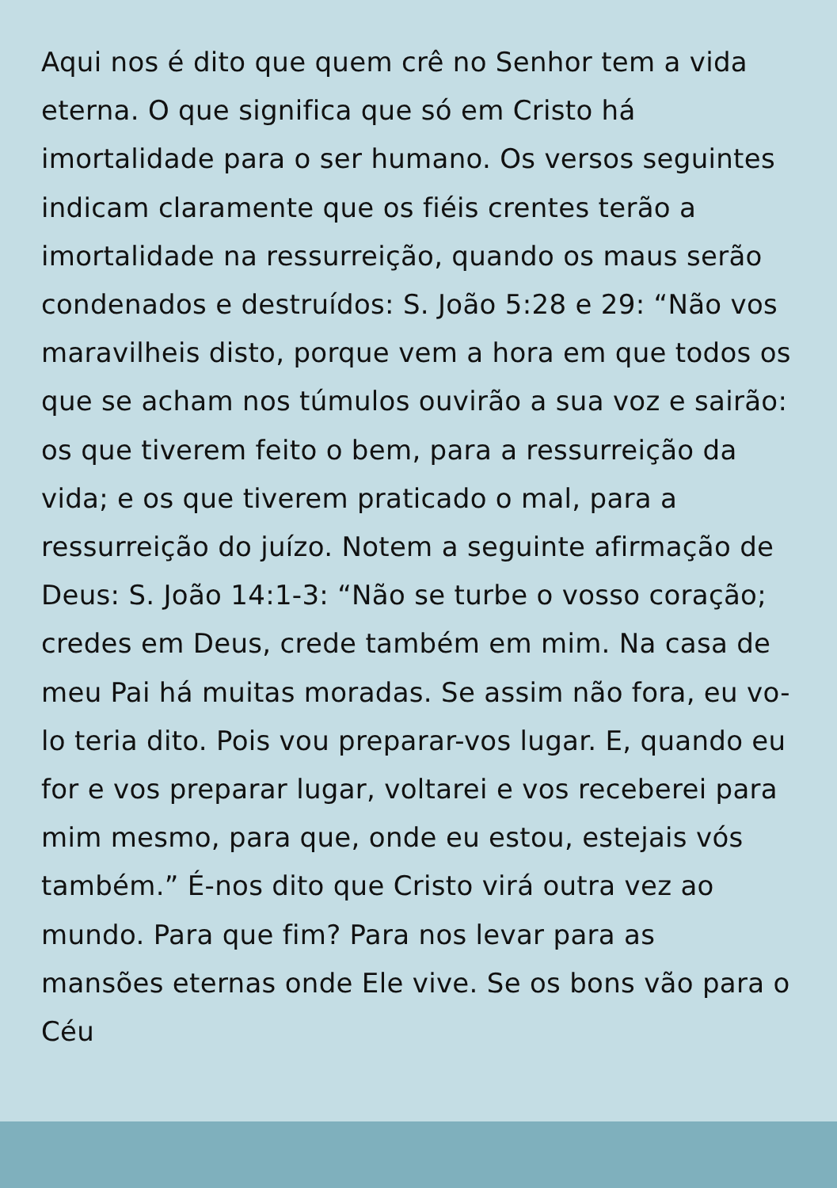Aqui nos é dito que quem crê no Senhor tem a vida
eterna. O que significa que só em Cristo há
imortalidade para o ser humano. Os versos seguintes
indicam claramente que os fiéis crentes terão a
imortalidade na ressurreição, quando os maus serão
condenados e destruídos: S. João 5:28 e 29: “Não vos
maravilheis disto, porque vem a hora em que todos os
que se acham nos túmulos ouvirão a sua voz e sairão:
os que tiverem feito o bem, para a ressurreição da
vida; e os que tiverem praticado o mal, para a
ressurreição do juízo. Notem a seguinte afirmação de
Deus: S. João 14:1-3: “Não se turbe o vosso coração;
credes em Deus, crede também em mim. Na casa de
meu Pai há muitas moradas. Se assim não fora, eu vo-
lo teria dito. Pois vou preparar-vos lugar. E, quando eu
for e vos preparar lugar, voltarei e vos receberei para
mim mesmo, para que, onde eu estou, estejais vós
também.” É-nos dito que Cristo virá outra vez ao
mundo. Para que fim? Para nos levar para as
mansões eternas onde Ele vive. Se os bons vão para o
Céu